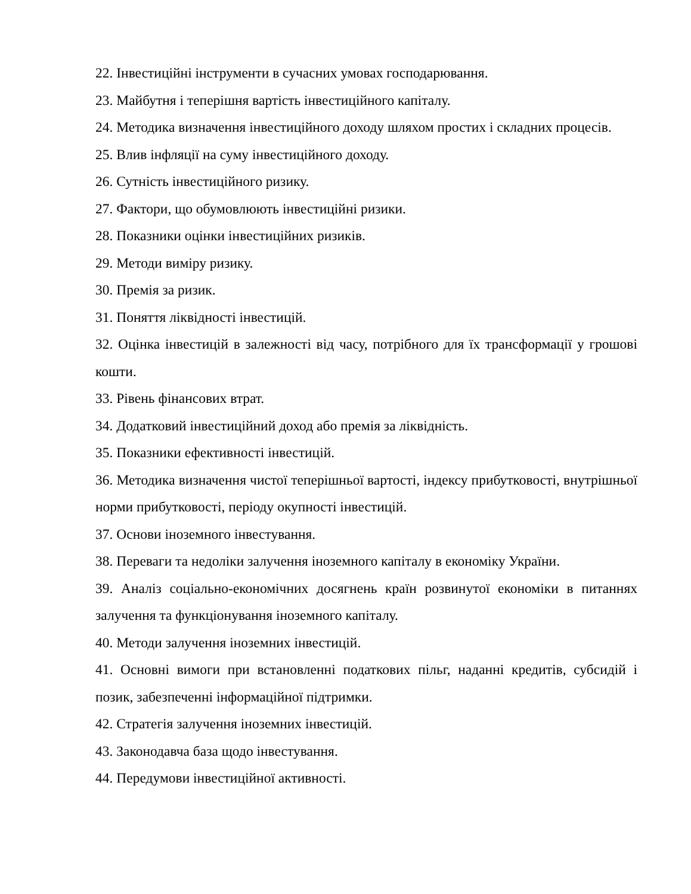22. Інвестиційні інструменти в сучасних умовах господарювання.
23. Майбутня і теперішня вартість інвестиційного капіталу.
24. Методика визначення інвестиційного доходу шляхом простих і складних процесів.
25. Влив інфляції на суму інвестиційного доходу.
26. Сутність інвестиційного ризику.
27. Фактори, що обумовлюють інвестиційні ризики.
28. Показники оцінки інвестиційних ризиків.
29. Методи виміру ризику.
30. Премія за ризик.
31. Поняття ліквідності інвестицій.
32. Оцінка інвестицій в залежності від часу, потрібного для їх трансформації у грошові кошти.
33. Рівень фінансових втрат.
34. Додатковий інвестиційний доход або премія за ліквідність.
35. Показники ефективності інвестицій.
36. Методика визначення чистої теперішньої вартості, індексу прибутковості, внутрішньої норми прибутковості, періоду окупності інвестицій.
37. Основи іноземного інвестування.
38. Переваги та недоліки залучення іноземного капіталу в економіку України.
39. Аналіз соціально-економічних досягнень країн розвинутої економіки в питаннях залучення та функціонування іноземного капіталу.
40. Методи залучення іноземних інвестицій.
41. Основні вимоги при встановленні податкових пільг, наданні кредитів, субсидій і позик, забезпеченні інформаційної підтримки.
42. Стратегія залучення іноземних інвестицій.
43. Законодавча база щодо інвестування.
44. Передумови інвестиційної активності.